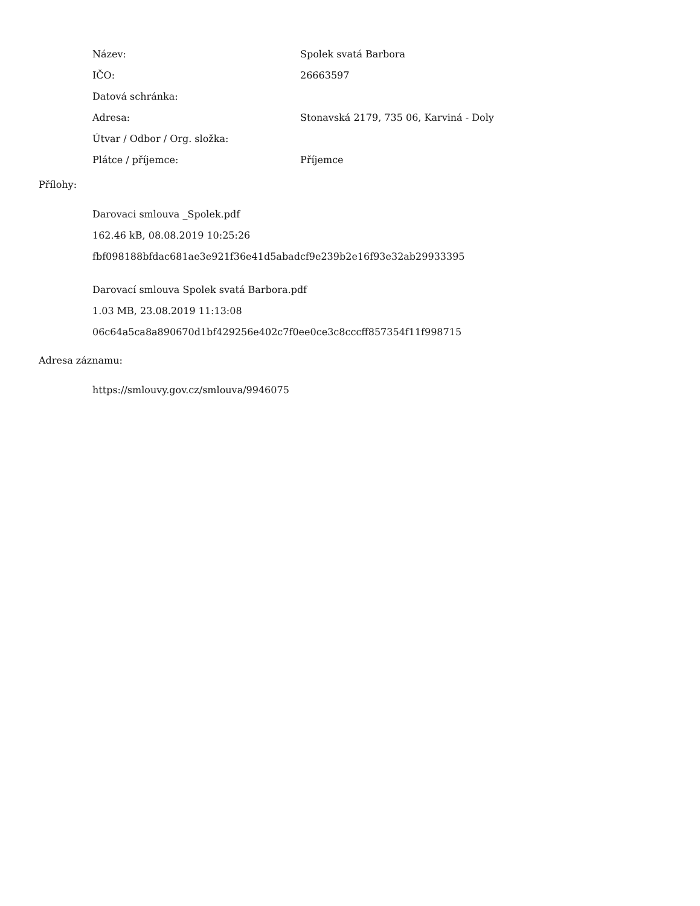| Název: | Spolek svatá Barbora |
| IČO: | 26663597 |
| Datová schránka: | |
| Adresa: | Stonavská 2179, 735 06, Karviná - Doly |
| Útvar / Odbor / Org. složka: | |
| Plátce / příjemce: | Příjemce |
Přílohy:
Darovaci smlouva _Spolek.pdf
162.46 kB, 08.08.2019 10:25:26
fbf098188bfdac681ae3e921f36e41d5abadcf9e239b2e16f93e32ab29933395
Darovací smlouva Spolek svatá Barbora.pdf
1.03 MB, 23.08.2019 11:13:08
06c64a5ca8a890670d1bf429256e402c7f0ee0ce3c8cccff857354f11f998715
Adresa záznamu:
https://smlouvy.gov.cz/smlouva/9946075